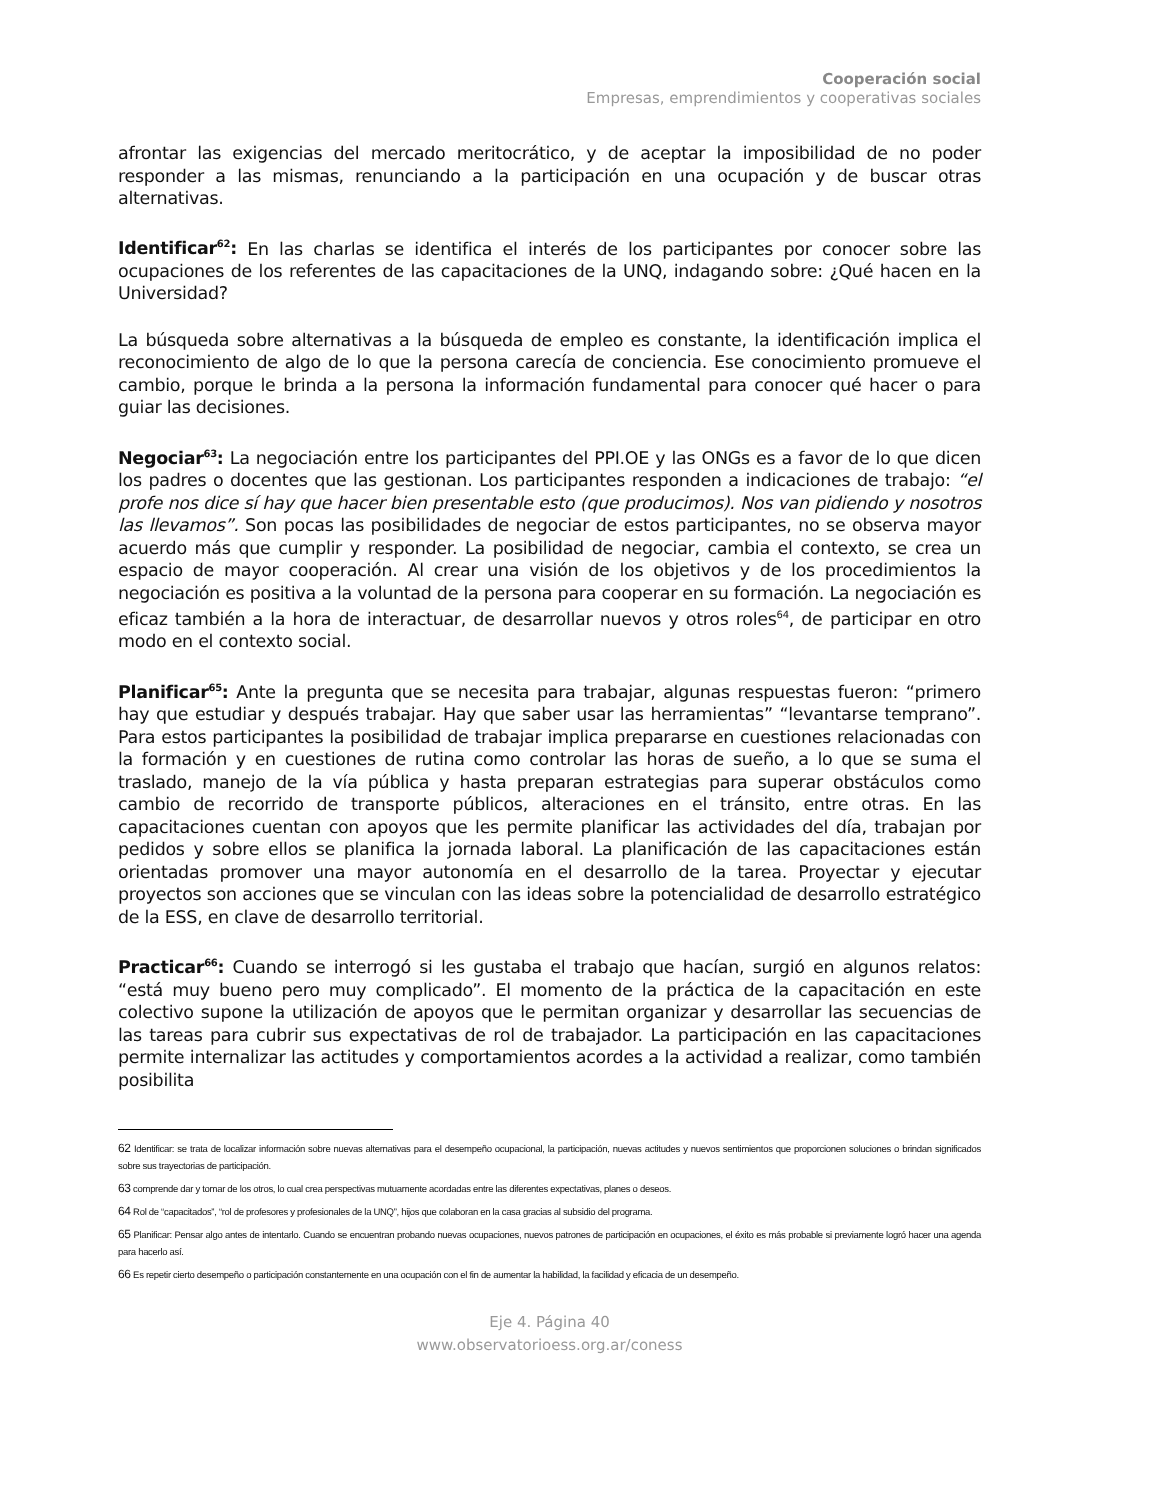Cooperación social
Empresas, emprendimientos y cooperativas sociales
afrontar las exigencias del mercado meritocrático, y de aceptar la imposibilidad de no poder responder a las mismas, renunciando a la participación en una ocupación y de buscar otras alternativas.
Identificar<sup>62</sup>: En las charlas se identifica el interés de los participantes por conocer sobre las ocupaciones de los referentes de las capacitaciones de la UNQ, indagando sobre: ¿Qué hacen en la Universidad?
La búsqueda sobre alternativas a la búsqueda de empleo es constante, la identificación implica el reconocimiento de algo de lo que la persona carecía de conciencia. Ese conocimiento promueve el cambio, porque le brinda a la persona la información fundamental para conocer qué hacer o para guiar las decisiones.
Negociar<sup>63</sup>: La negociación entre los participantes del PPI.OE y las ONGs es a favor de lo que dicen los padres o docentes que las gestionan. Los participantes responden a indicaciones de trabajo: “el profe nos dice sí hay que hacer bien presentable esto (que producimos). Nos van pidiendo y nosotros las llevamos”. Son pocas las posibilidades de negociar de estos participantes, no se observa mayor acuerdo más que cumplir y responder. La posibilidad de negociar, cambia el contexto, se crea un espacio de mayor cooperación. Al crear una visión de los objetivos y de los procedimientos la negociación es positiva a la voluntad de la persona para cooperar en su formación. La negociación es eficaz también a la hora de interactuar, de desarrollar nuevos y otros roles<sup>64</sup>, de participar en otro modo en el contexto social.
Planificar<sup>65</sup>: Ante la pregunta que se necesita para trabajar, algunas respuestas fueron: “primero hay que estudiar y después trabajar. Hay que saber usar las herramientas” “levantarse temprano”. Para estos participantes la posibilidad de trabajar implica prepararse en cuestiones relacionadas con la formación y en cuestiones de rutina como controlar las horas de sueño, a lo que se suma el traslado, manejo de la vía pública y hasta preparan estrategias para superar obstáculos como cambio de recorrido de transporte públicos, alteraciones en el tránsito, entre otras. En las capacitaciones cuentan con apoyos que les permite planificar las actividades del día, trabajan por pedidos y sobre ellos se planifica la jornada laboral. La planificación de las capacitaciones están orientadas promover una mayor autonomía en el desarrollo de la tarea. Proyectar y ejecutar proyectos son acciones que se vinculan con las ideas sobre la potencialidad de desarrollo estratégico de la ESS, en clave de desarrollo territorial.
Practicar<sup>66</sup>: Cuando se interrogó si les gustaba el trabajo que hacían, surgió en algunos relatos: “está muy bueno pero muy complicado”. El momento de la práctica de la capacitación en este colectivo supone la utilización de apoyos que le permitan organizar y desarrollar las secuencias de las tareas para cubrir sus expectativas de rol de trabajador. La participación en las capacitaciones permite internalizar las actitudes y comportamientos acordes a la actividad a realizar, como también posibilita
62 Identificar: se trata de localizar información sobre nuevas alternativas para el desempeño ocupacional, la participación, nuevas actitudes y nuevos sentimientos que proporcionen soluciones o brindan significados sobre sus trayectorias de participación.
63 comprende dar y tomar de los otros, lo cual crea perspectivas mutuamente acordadas entre las diferentes expectativas, planes o deseos.
64 Rol de “capacitados”, “rol de profesores y profesionales de la UNQ”, hijos que colaboran en la casa gracias al subsidio del programa.
65 Planificar: Pensar algo antes de intentarlo. Cuando se encuentran probando nuevas ocupaciones, nuevos patrones de participación en ocupaciones, el éxito es más probable si previamente logró hacer una agenda para hacerlo así.
66 Es repetir cierto desempeño o participación constantemente en una ocupación con el fin de aumentar la habilidad, la facilidad y eficacia de un desempeño.
Eje 4. Página 40
www.observatorioess.org.ar/coness